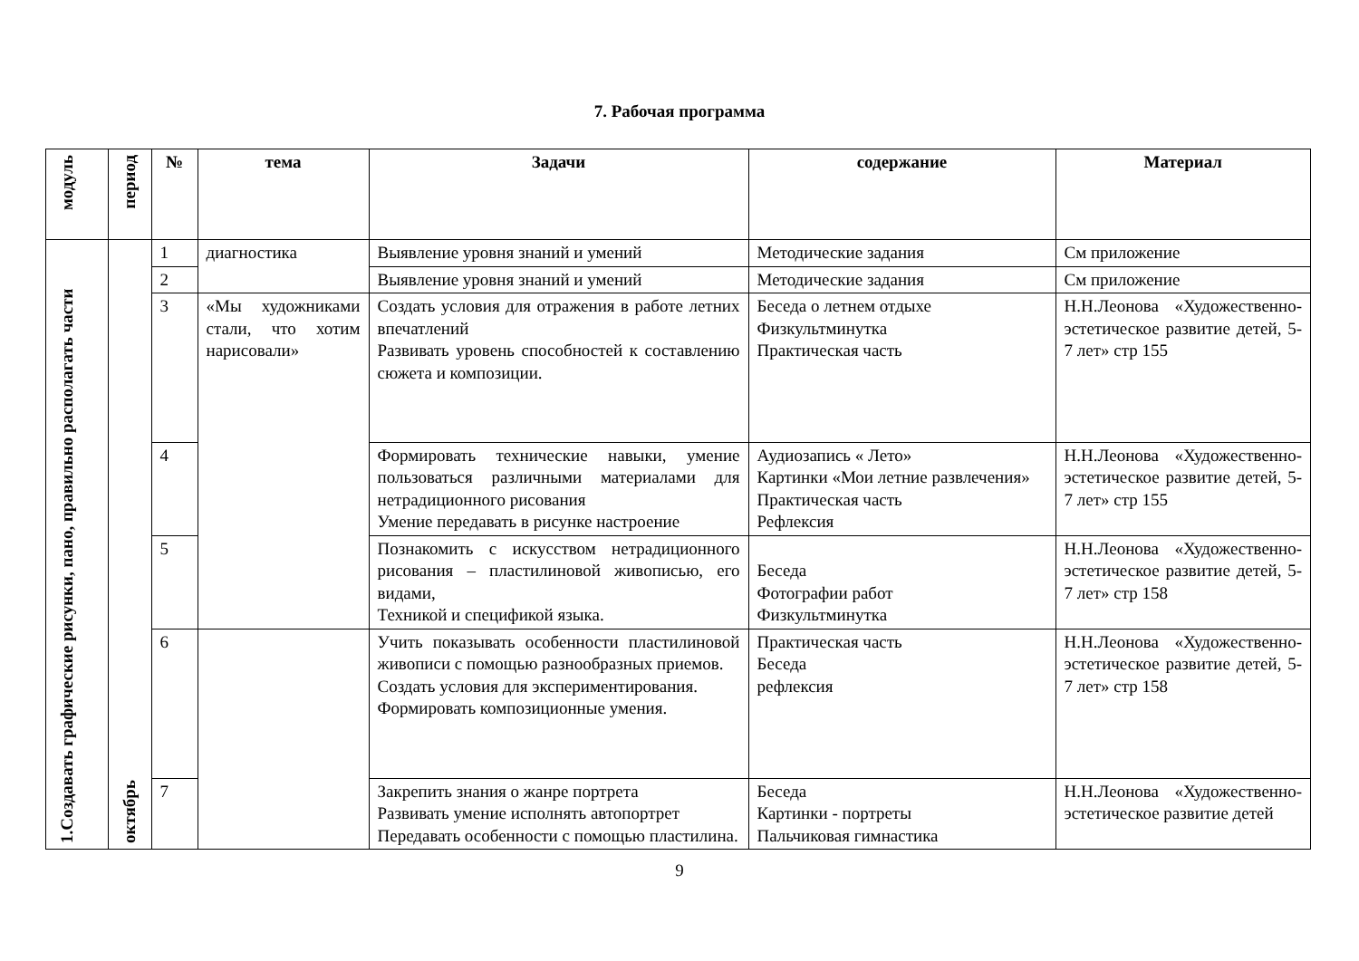7. Рабочая программа
| модуль | период | № | тема | Задачи | содержание | Материал |
| --- | --- | --- | --- | --- | --- | --- |
| 1.Создавать графические рисунки, пано, правильно располагать части | октябрь | 1 | диагностика | Выявление уровня знаний и умений | Методические задания | См приложение |
| | | 2 | | Выявление уровня знаний и умений | Методические задания | См приложение |
| | | 3 | «Мы художниками стали, что хотим нарисовали» | Создать условия для отражения в работе летних впечатлений Развивать уровень способностей к составлению сюжета и композиции. | Беседа о летнем отдыхе Физкультминутка Практическая часть | Н.Н.Леонова «Художественно-эстетическое развитие детей, 5-7 лет» стр 155 |
| | | 4 | | Формировать технические навыки, умение пользоваться различными материалами для нетрадиционного рисования Умение передавать в рисунке настроение | Аудиозапись « Лето» Картинки «Мои летние развлечения» Практическая часть Рефлексия | Н.Н.Леонова «Художественно-эстетическое развитие детей, 5-7 лет» стр 155 |
| | | 5 | | Познакомить с искусством нетрадиционного рисования – пластилиновой живописью, его видами, Техникой и спецификой языка. | Беседа Фотографии работ Физкультминутка | Н.Н.Леонова «Художественно-эстетическое развитие детей, 5-7 лет» стр 158 |
| | | 6 | | Учить показывать особенности пластилиновой живописи с помощью разнообразных приемов. Создать условия для экспериментирования. Формировать композиционные умения. | Практическая часть Беседа рефлексия | Н.Н.Леонова «Художественно-эстетическое развитие детей, 5-7 лет» стр 158 |
| | | 7 | | Закрепить знания о жанре портрета Развивать умение исполнять автопортрет Передавать особенности с помощью пластилина. | Беседа Картинки - портреты Пальчиковая гимнастика | Н.Н.Леонова «Художественно-эстетическое развитие детей |
9